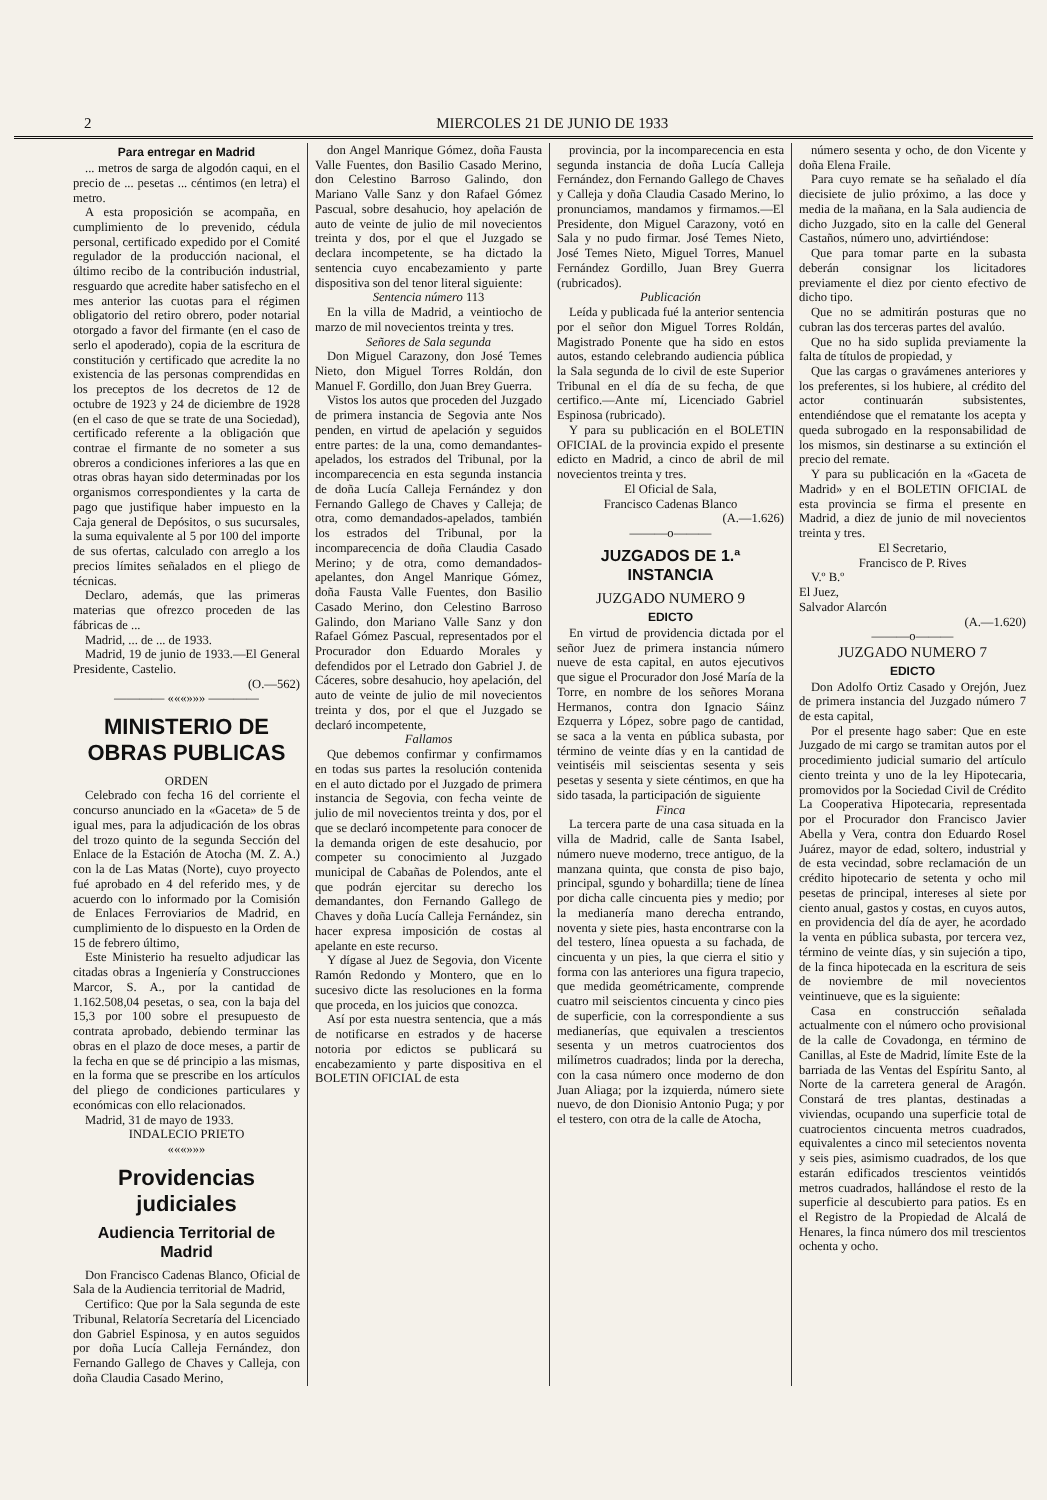2 MIERCOLES 21 DE JUNIO DE 1933
Para entregar en Madrid
... metros de sarga de algodón caqui, en el precio de ... pesetas ... céntimos (en letra) el metro.
A esta proposición se acompaña, en cumplimiento de lo prevenido, cédula personal, certificado expedido por el Comité regulador de la producción nacional, el último recibo de la contribución industrial, resguardo que acredite haber satisfecho en el mes anterior las cuotas para el régimen obligatorio del retiro obrero, poder notarial otorgado a favor del firmante (en el caso de serlo el apoderado), copia de la escritura de constitución y certificado que acredite la no existencia de las personas comprendidas en los preceptos de los decretos de 12 de octubre de 1923 y 24 de diciembre de 1928 (en el caso de que se trate de una Sociedad), certificado referente a la obligación que contrae el firmante de no someter a sus obreros a condiciones inferiores a las que en otras obras hayan sido determinadas por los organismos correspondientes y la carta de pago que justifique haber impuesto en la Caja general de Depósitos, o sus sucursales, la suma equivalente al 5 por 100 del importe de sus ofertas, calculado con arreglo a los precios límites señalados en el pliego de técnicas.
Declaro, además, que las primeras materias que ofrezco proceden de las fábricas de ...
Madrid, ... de ... de 1933.
Madrid, 19 de junio de 1933.—El General Presidente, Castelio.
(O.—562)
———— «««»»» ————
MINISTERIO DE OBRAS PUBLICAS
ORDEN
Celebrado con fecha 16 del corriente el concurso anunciado en la «Gaceta» de 5 de igual mes, para la adjudicación de los obras del trozo quinto de la segunda Sección del Enlace de la Estación de Atocha (M. Z. A.) con la de Las Matas (Norte), cuyo proyecto fué aprobado en 4 del referido mes, y de acuerdo con lo informado por la Comisión de Enlaces Ferroviarios de Madrid, en cumplimiento de lo dispuesto en la Orden de 15 de febrero último,
Este Ministerio ha resuelto adjudicar las citadas obras a Ingeniería y Construcciones Marcor, S. A., por la cantidad de 1.162.508,04 pesetas, o sea, con la baja del 15,3 por 100 sobre el presupuesto de contrata aprobado, debiendo terminar las obras en el plazo de doce meses, a partir de la fecha en que se dé principio a las mismas, en la forma que se prescribe en los artículos del pliego de condiciones particulares y económicas con ello relacionados.
Madrid, 31 de mayo de 1933.
INDALECIO PRIETO
«««»»»
Providencias judiciales
Audiencia Territorial de Madrid
Don Francisco Cadenas Blanco, Oficial de Sala de la Audiencia territorial de Madrid,
Certifico: Que por la Sala segunda de este Tribunal, Relatoría Secretaría del Licenciado don Gabriel Espinosa, y en autos seguidos por doña Lucía Calleja Fernández, don Fernando Gallego de Chaves y Calleja, con doña Claudia Casado Merino,
don Angel Manrique Gómez, doña Fausta Valle Fuentes, don Basilio Casado Merino, don Celestino Barroso Galindo, don Mariano Valle Sanz y don Rafael Gómez Pascual, sobre desahucio, hoy apelación de auto de veinte de julio de mil novecientos treinta y dos, por el que el Juzgado se declara incompetente, se ha dictado la sentencia cuyo encabezamiento y parte dispositiva son del tenor literal siguiente:
Sentencia número 113
En la villa de Madrid, a veintiocho de marzo de mil novecientos treinta y tres.
Señores de Sala segunda
Don Miguel Carazony, don José Temes Nieto, don Miguel Torres Roldán, don Manuel F. Gordillo, don Juan Brey Guerra.
Vistos los autos que proceden del Juzgado de primera instancia de Segovia ante Nos penden, en virtud de apelación y seguidos entre partes: de la una, como demandantes-apelados, los estrados del Tribunal, por la incomparecencia en esta segunda instancia de doña Lucía Calleja Fernández y don Fernando Gallego de Chaves y Calleja; de otra, como demandados-apelados, también los estrados del Tribunal, por la incomparecencia de doña Claudia Casado Merino; y de otra, como demandados-apelantes, don Angel Manrique Gómez, doña Fausta Valle Fuentes, don Basilio Casado Merino, don Celestino Barroso Galindo, don Mariano Valle Sanz y don Rafael Gómez Pascual, representados por el Procurador don Eduardo Morales y defendidos por el Letrado don Gabriel J. de Cáceres, sobre desahucio, hoy apelación, del auto de veinte de julio de mil novecientos treinta y dos, por el que el Juzgado se declaró incompetente,
Fallamos
Que debemos confirmar y confirmamos en todas sus partes la resolución contenida en el auto dictado por el Juzgado de primera instancia de Segovia, con fecha veinte de julio de mil novecientos treinta y dos, por el que se declaró incompetente para conocer de la demanda origen de este desahucio, por competer su conocimiento al Juzgado municipal de Cabañas de Polendos, ante el que podrán ejercitar su derecho los demandantes, don Fernando Gallego de Chaves y doña Lucía Calleja Fernández, sin hacer expresa imposición de costas al apelante en este recurso.
Y dígase al Juez de Segovia, don Vicente Ramón Redondo y Montero, que en lo sucesivo dicte las resoluciones en la forma que proceda, en los juicios que conozca.
Así por esta nuestra sentencia, que a más de notificarse en estrados y de hacerse notoria por edictos se publicará su encabezamiento y parte dispositiva en el BOLETIN OFICIAL de esta
provincia, por la incomparecencia en esta segunda instancia de doña Lucía Calleja Fernández, don Fernando Gallego de Chaves y Calleja y doña Claudia Casado Merino, lo pronunciamos, mandamos y firmamos.—El Presidente, don Miguel Carazony, votó en Sala y no pudo firmar. José Temes Nieto, José Temes Nieto, Miguel Torres, Manuel Fernández Gordillo, Juan Brey Guerra (rubricados).
Publicación
Leída y publicada fué la anterior sentencia por el señor don Miguel Torres Roldán, Magistrado Ponente que ha sido en estos autos, estando celebrando audiencia pública la Sala segunda de lo civil de este Superior Tribunal en el día de su fecha, de que certifico.—Ante mí, Licenciado Gabriel Espinosa (rubricado).
Y para su publicación en el BOLETIN OFICIAL de la provincia expido el presente edicto en Madrid, a cinco de abril de mil novecientos treinta y tres.
El Oficial de Sala,
Francisco Cadenas Blanco
(A.—1.626)
———o———
JUZGADOS DE 1.ª INSTANCIA
JUZGADO NUMERO 9
EDICTO
En virtud de providencia dictada por el señor Juez de primera instancia número nueve de esta capital, en autos ejecutivos que sigue el Procurador don José María de la Torre, en nombre de los señores Morana Hermanos, contra don Ignacio Sáinz Ezquerra y López, sobre pago de cantidad, se saca a la venta en pública subasta, por término de veinte días y en la cantidad de veintiséis mil seiscientas sesenta y seis pesetas y sesenta y siete céntimos, en que ha sido tasada, la participación de siguiente
Finca
La tercera parte de una casa situada en la villa de Madrid, calle de Santa Isabel, número nueve moderno, trece antiguo, de la manzana quinta, que consta de piso bajo, principal, sgundo y bohardilla; tiene de línea por dicha calle cincuenta pies y medio; por la medianería mano derecha entrando, noventa y siete pies, hasta encontrarse con la del testero, línea opuesta a su fachada, de cincuenta y un pies, la que cierra el sitio y forma con las anteriores una figura trapecio, que medida geométricamente, comprende cuatro mil seiscientos cincuenta y cinco pies de superficie, con la correspondiente a sus medianerías, que equivalen a trescientos sesenta y un metros cuatrocientos dos milímetros cuadrados; linda por la derecha, con la casa número once moderno de don Juan Aliaga; por la izquierda, número siete nuevo, de don Dionisio Antonio Puga; y por el testero, con otra de la calle de Atocha,
número sesenta y ocho, de don Vicente y doña Elena Fraile.
Para cuyo remate se ha señalado el día diecisiete de julio próximo, a las doce y media de la mañana, en la Sala audiencia de dicho Juzgado, sito en la calle del General Castaños, número uno, advirtiéndose:
Que para tomar parte en la subasta deberán consignar los licitadores previamente el diez por ciento efectivo de dicho tipo.
Que no se admitirán posturas que no cubran las dos terceras partes del avalúo.
Que no ha sido suplida previamente la falta de títulos de propiedad, y
Que las cargas o gravámenes anteriores y los preferentes, si los hubiere, al crédito del actor continuarán subsistentes, entendiéndose que el rematante los acepta y queda subrogado en la responsabilidad de los mismos, sin destinarse a su extinción el precio del remate.
Y para su publicación en la «Gaceta de Madrid» y en el BOLETIN OFICIAL de esta provincia se firma el presente en Madrid, a diez de junio de mil novecientos treinta y tres.
El Secretario,
Francisco de P. Rives
V.º B.º
El Juez,
Salvador Alarcón
(A.—1.620)
———o———
JUZGADO NUMERO 7
EDICTO
Don Adolfo Ortiz Casado y Orejón, Juez de primera instancia del Juzgado número 7 de esta capital,
Por el presente hago saber: Que en este Juzgado de mi cargo se tramitan autos por el procedimiento judicial sumario del artículo ciento treinta y uno de la ley Hipotecaria, promovidos por la Sociedad Civil de Crédito La Cooperativa Hipotecaria, representada por el Procurador don Francisco Javier Abella y Vera, contra don Eduardo Rosel Juárez, mayor de edad, soltero, industrial y de esta vecindad, sobre reclamación de un crédito hipotecario de setenta y ocho mil pesetas de principal, intereses al siete por ciento anual, gastos y costas, en cuyos autos, en providencia del día de ayer, he acordado la venta en pública subasta, por tercera vez, término de veinte días, y sin sujeción a tipo, de la finca hipotecada en la escritura de seis de noviembre de mil novecientos veintinueve, que es la siguiente:
Casa en construcción señalada actualmente con el número ocho provisional de la calle de Covadonga, en término de Canillas, al Este de Madrid, límite Este de la barriada de las Ventas del Espíritu Santo, al Norte de la carretera general de Aragón. Constará de tres plantas, destinadas a viviendas, ocupando una superficie total de cuatrocientos cincuenta metros cuadrados, equivalentes a cinco mil setecientos noventa y seis pies, asimismo cuadrados, de los que estarán edificados trescientos veintidós metros cuadrados, hallándose el resto de la superficie al descubierto para patios. Es en el Registro de la Propiedad de Alcalá de Henares, la finca número dos mil trescientos ochenta y ocho.